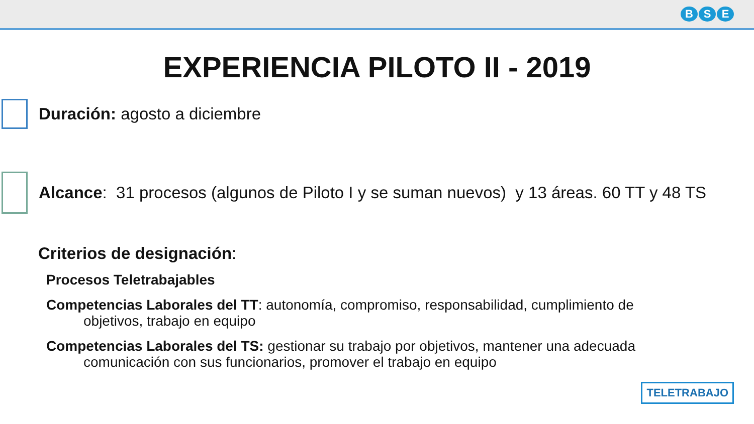B S E
EXPERIENCIA PILOTO II - 2019
Duración: agosto a diciembre
Alcance: 31 procesos (algunos de Piloto I y se suman nuevos) y 13 áreas. 60 TT y 48 TS
Criterios de designación:
Procesos Teletrabajables
Competencias Laborales del TT: autonomía, compromiso, responsabilidad, cumplimiento de
objetivos, trabajo en equipo
Competencias Laborales del TS: gestionar su trabajo por objetivos, mantener una adecuada
comunicación con sus funcionarios, promover el trabajo en equipo
TELETRABAJO